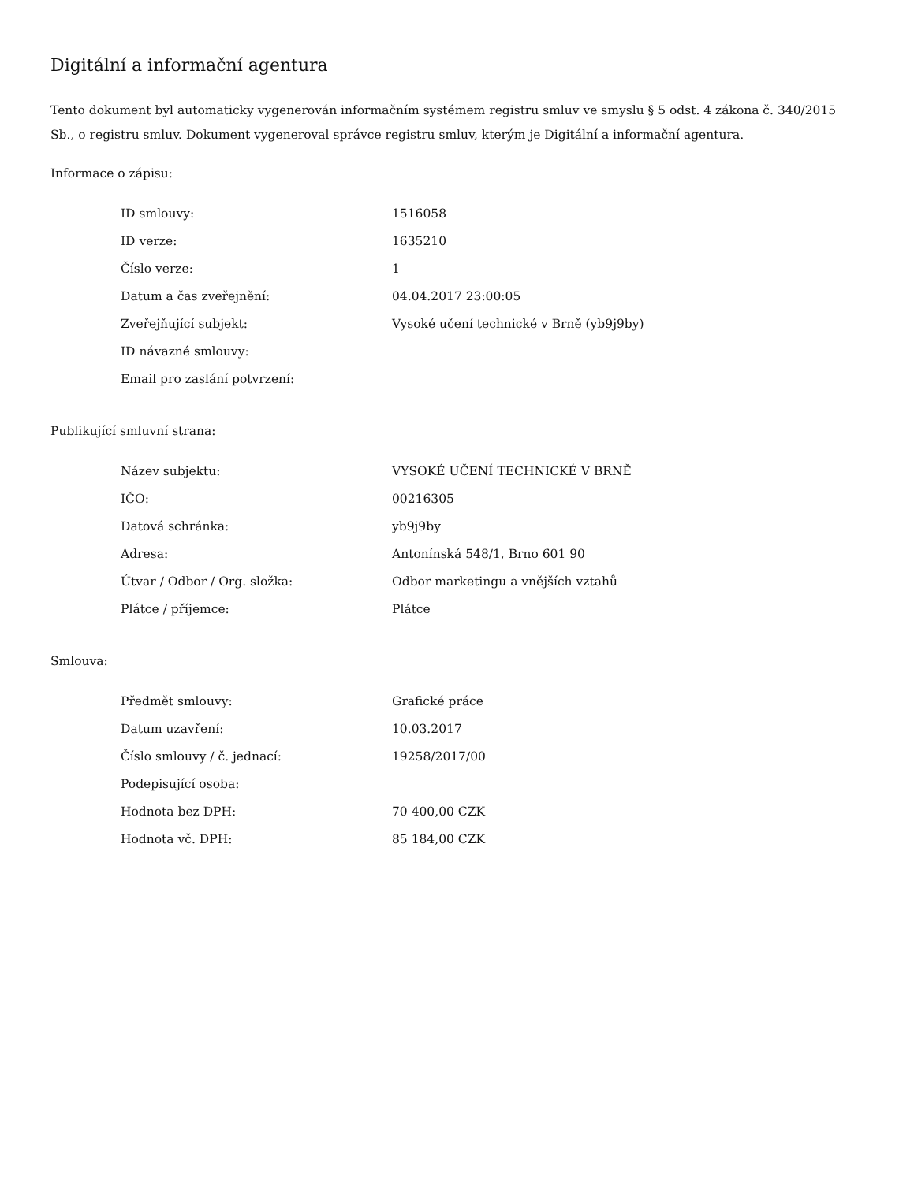Digitální a informační agentura
Tento dokument byl automaticky vygenerován informačním systémem registru smluv ve smyslu § 5 odst. 4 zákona č. 340/2015 Sb., o registru smluv. Dokument vygeneroval správce registru smluv, kterým je Digitální a informační agentura.
Informace o zápisu:
| ID smlouvy: | 1516058 |
| ID verze: | 1635210 |
| Číslo verze: | 1 |
| Datum a čas zveřejnění: | 04.04.2017 23:00:05 |
| Zveřejňující subjekt: | Vysoké učení technické v Brně (yb9j9by) |
| ID návazné smlouvy: | |
| Email pro zaslání potvrzení: | |
Publikující smluvní strana:
| Název subjektu: | VYSOKÉ UČENÍ TECHNICKÉ V BRNĚ |
| IČO: | 00216305 |
| Datová schránka: | yb9j9by |
| Adresa: | Antonínská 548/1, Brno 601 90 |
| Útvar / Odbor / Org. složka: | Odbor marketingu a vnějších vztahů |
| Plátce / příjemce: | Plátce |
Smlouva:
| Předmět smlouvy: | Grafické práce |
| Datum uzavření: | 10.03.2017 |
| Číslo smlouvy / č. jednací: | 19258/2017/00 |
| Podepisující osoba: | |
| Hodnota bez DPH: | 70 400,00 CZK |
| Hodnota vč. DPH: | 85 184,00 CZK |